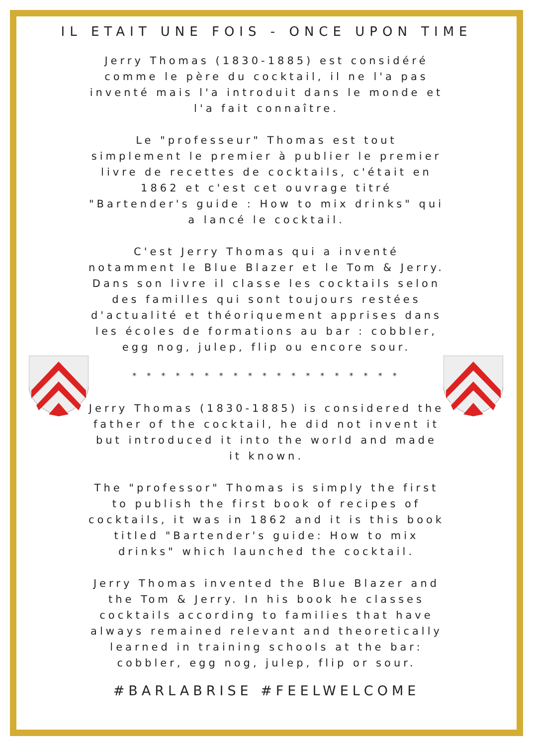IL ETAIT UNE FOIS - ONCE UPON TIME
Jerry Thomas (1830-1885) est considéré comme le père du cocktail, il ne l'a pas inventé mais l'a introduit dans le monde et l'a fait connaître.
Le "professeur" Thomas est tout simplement le premier à publier le premier livre de recettes de cocktails, c'était en 1862 et c'est cet ouvrage titré "Bartender's guide : How to mix drinks" qui a lancé le cocktail.
C'est Jerry Thomas qui a inventé notamment le Blue Blazer et le Tom & Jerry. Dans son livre il classe les cocktails selon des familles qui sont toujours restées d'actualité et théoriquement apprises dans les écoles de formations au bar : cobbler, egg nog, julep, flip ou encore sour.
* * * * * * * * * * * * * * * * * * *
Jerry Thomas (1830-1885) is considered the father of the cocktail, he did not invent it but introduced it into the world and made it known.
The "professor" Thomas is simply the first to publish the first book of recipes of cocktails, it was in 1862 and it is this book titled "Bartender's guide: How to mix drinks" which launched the cocktail.
Jerry Thomas invented the Blue Blazer and the Tom & Jerry. In his book he classes cocktails according to families that have always remained relevant and theoretically learned in training schools at the bar: cobbler, egg nog, julep, flip or sour.
#BARLABRISE #FEELWELCOME